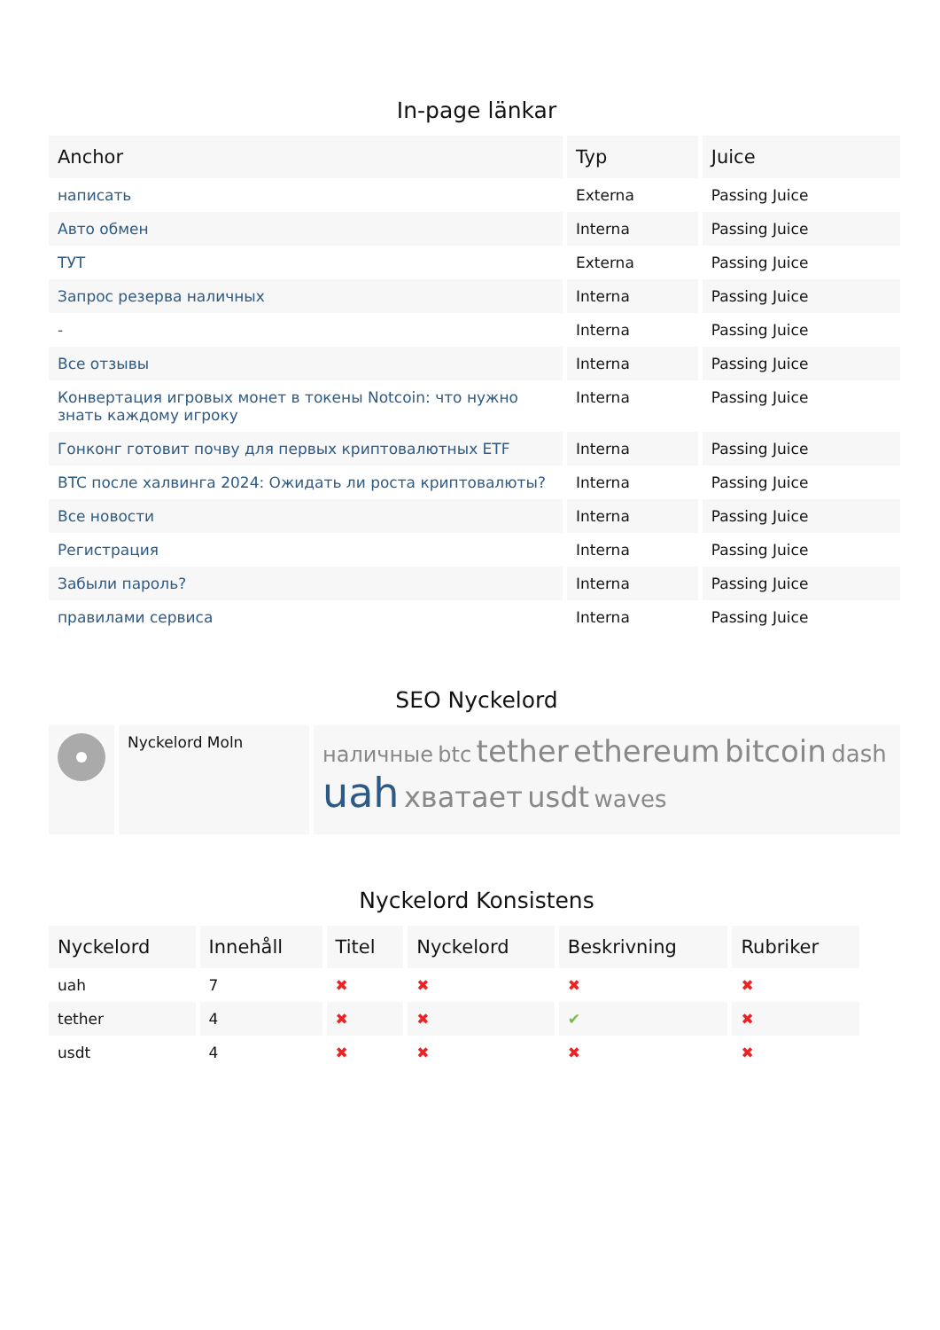In-page länkar
| Anchor | Typ | Juice |
| --- | --- | --- |
| написать | Externa | Passing Juice |
| Авто обмен | Interna | Passing Juice |
| ТУТ | Externa | Passing Juice |
| Запрос резерва наличных | Interna | Passing Juice |
| - | Interna | Passing Juice |
| Все отзывы | Interna | Passing Juice |
| Конвертация игровых монет в токены Notcoin: что нужно знать каждому игроку | Interna | Passing Juice |
| Гонконг готовит почву для первых криптовалютных ETF | Interna | Passing Juice |
| BTC после халвинга 2024: Ожидать ли роста криптовалюты? | Interna | Passing Juice |
| Все новости | Interna | Passing Juice |
| Регистрация | Interna | Passing Juice |
| Забыли пароль? | Interna | Passing Juice |
| правилами сервиса | Interna | Passing Juice |
SEO Nyckelord
| | Nyckelord Moln | наличные btc tether ethereum bitcoin dash uah хватает usdt waves |
Nyckelord Konsistens
| Nyckelord | Innehåll | Titel | Nyckelord | Beskrivning | Rubriker |
| --- | --- | --- | --- | --- | --- |
| uah | 7 | ✖ | ✖ | ✖ | ✖ |
| tether | 4 | ✖ | ✖ | ✔ | ✖ |
| usdt | 4 | ✖ | ✖ | ✖ | ✖ |